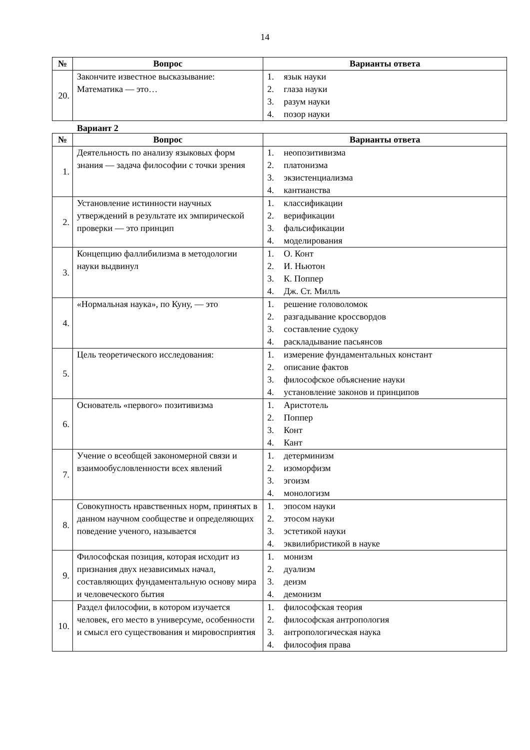14
| № | Вопрос | Варианты ответа |
| --- | --- | --- |
| 20. | Закончите известное высказывание: Математика — это… | 1. язык науки 2. глаза науки 3. разум науки 4. позор науки |
Вариант 2
| № | Вопрос | Варианты ответа |
| --- | --- | --- |
| 1. | Деятельность по анализу языковых форм знания — задача философии с точки зрения | 1. неопозитивизма 2. платонизма 3. экзистенциализма 4. кантианства |
| 2. | Установление истинности научных утверждений в результате их эмпирической проверки — это принцип | 1. классификации 2. верификации 3. фальсификации 4. моделирования |
| 3. | Концепцию фаллибилизма в методологии науки выдвинул | 1. О. Конт 2. И. Ньютон 3. К. Поппер 4. Дж. Ст. Милль |
| 4. | «Нормальная наука», по Куну, — это | 1. решение головоломок 2. разгадывание кроссвордов 3. составление судоку 4. раскладывание пасьянсов |
| 5. | Цель теоретического исследования: | 1. измерение фундаментальных констант 2. описание фактов 3. философское объяснение науки 4. установление законов и принципов |
| 6. | Основатель «первого» позитивизма | 1. Аристотель 2. Поппер 3. Конт 4. Кант |
| 7. | Учение о всеобщей закономерной связи и взаимообусловленности всех явлений | 1. детерминизм 2. изоморфизм 3. эгоизм 4. монологизм |
| 8. | Совокупность нравственных норм, принятых в данном научном сообществе и определяющих поведение ученого, называется | 1. эпосом науки 2. этосом науки 3. эстетикой науки 4. эквилибристикой в науке |
| 9. | Философская позиция, которая исходит из признания двух независимых начал, составляющих фундаментальную основу мира и человеческого бытия | 1. монизм 2. дуализм 3. деизм 4. демонизм |
| 10. | Раздел философии, в котором изучается человек, его место в универсуме, особенности и смысл его существования и мировосприятия | 1. философская теория 2. философская антропология 3. антропологическая наука 4. философия права |